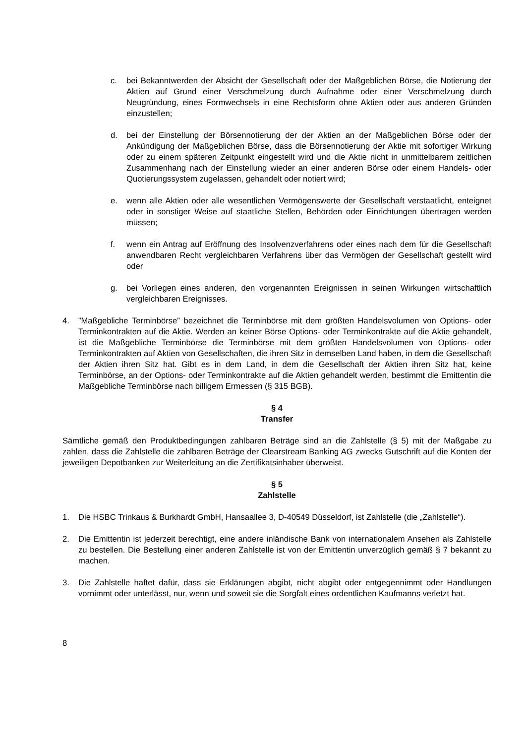c. bei Bekanntwerden der Absicht der Gesellschaft oder der Maßgeblichen Börse, die Notierung der Aktien auf Grund einer Verschmelzung durch Aufnahme oder einer Verschmelzung durch Neugründung, eines Formwechsels in eine Rechtsform ohne Aktien oder aus anderen Gründen einzustellen;
d. bei der Einstellung der Börsennotierung der der Aktien an der Maßgeblichen Börse oder der Ankündigung der Maßgeblichen Börse, dass die Börsennotierung der Aktie mit sofortiger Wirkung oder zu einem späteren Zeitpunkt eingestellt wird und die Aktie nicht in unmittelbarem zeitlichen Zusammenhang nach der Einstellung wieder an einer anderen Börse oder einem Handels- oder Quotierungssystem zugelassen, gehandelt oder notiert wird;
e. wenn alle Aktien oder alle wesentlichen Vermögenswerte der Gesellschaft verstaatlicht, enteignet oder in sonstiger Weise auf staatliche Stellen, Behörden oder Einrichtungen übertragen werden müssen;
f. wenn ein Antrag auf Eröffnung des Insolvenzverfahrens oder eines nach dem für die Gesellschaft anwendbaren Recht vergleichbaren Verfahrens über das Vermögen der Gesellschaft gestellt wird oder
g. bei Vorliegen eines anderen, den vorgenannten Ereignissen in seinen Wirkungen wirtschaftlich vergleichbaren Ereignisses.
4.”Maßgebliche Terminbörse” bezeichnet die Terminbörse mit dem größten Handelsvolumen von Options- oder Terminkontrakten auf die Aktie. Werden an keiner Börse Options- oder Terminkontrakte auf die Aktie gehandelt, ist die Maßgebliche Terminbörse die Terminbörse mit dem größten Handelsvolumen von Options- oder Terminkontrakten auf Aktien von Gesellschaften, die ihren Sitz in demselben Land haben, in dem die Gesellschaft der Aktien ihren Sitz hat. Gibt es in dem Land, in dem die Gesellschaft der Aktien ihren Sitz hat, keine Terminbörse, an der Options- oder Terminkontrakte auf die Aktien gehandelt werden, bestimmt die Emittentin die Maßgebliche Terminbörse nach billigem Ermessen (§ 315 BGB).
§ 4
Transfer
Sämtliche gemäß den Produktbedingungen zahlbaren Beträge sind an die Zahlstelle (§ 5) mit der Maßgabe zu zahlen, dass die Zahlstelle die zahlbaren Beträge der Clearstream Banking AG zwecks Gutschrift auf die Konten der jeweiligen Depotbanken zur Weiterleitung an die Zertifikatsinhaber überweist.
§ 5
Zahlstelle
1. Die HSBC Trinkaus & Burkhardt GmbH, Hansaallee 3, D-40549 Düsseldorf, ist Zahlstelle (die „Zahlstelle“).
2. Die Emittentin ist jederzeit berechtigt, eine andere inländische Bank von internationalem Ansehen als Zahlstelle zu bestellen. Die Bestellung einer anderen Zahlstelle ist von der Emittentin unverzüglich gemäß § 7 bekannt zu machen.
3. Die Zahlstelle haftet dafür, dass sie Erklärungen abgibt, nicht abgibt oder entgegennimmt oder Handlungen vornimmt oder unterlässt, nur, wenn und soweit sie die Sorgfalt eines ordentlichen Kaufmanns verletzt hat.
8